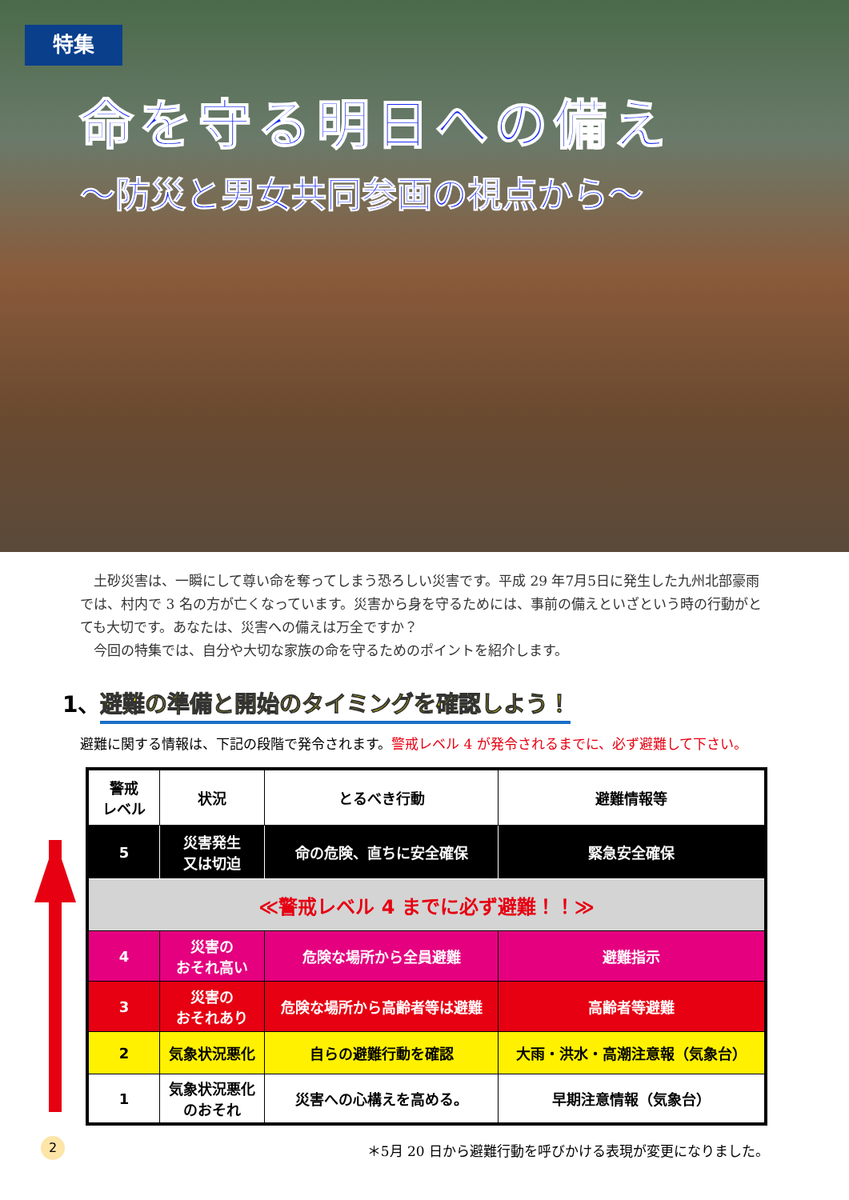特集
命を守る明日への備え
～防災と男女共同参画の視点から～
　土砂災害は、一瞬にして尊い命を奪ってしまう恐ろしい災害です。平成 29 年7月5日に発生した九州北部豪雨では、村内で 3 名の方が亡くなっています。災害から身を守るためには、事前の備えといざという時の行動がとても大切です。あなたは、災害への備えは万全ですか？
　今回の特集では、自分や大切な家族の命を守るためのポイントを紹介します。
1、避難の準備と開始のタイミングを確認しよう！
避難に関する情報は、下記の段階で発令されます。警戒レベル 4 が発令されるまでに、必ず避難して下さい。
| 警戒 レベル | 状況 | とるべき行動 | 避難情報等 |
| --- | --- | --- | --- |
| 5 | 災害発生 又は切迫 | 命の危険、直ちに安全確保 | 緊急安全確保 |
| ≪警戒レベル 4 までに必ず避難！！≫ | | | |
| 4 | 災害の おそれ高い | 危険な場所から全員避難 | 避難指示 |
| 3 | 災害の おそれあり | 危険な場所から高齢者等は避難 | 高齢者等避難 |
| 2 | 気象状況悪化 | 自らの避難行動を確認 | 大雨・洪水・高潮注意報（気象台） |
| 1 | 気象状況悪化 のおそれ | 災害への心構えを高める。 | 早期注意情報（気象台） |
2
＊5月 20 日から避難行動を呼びかける表現が変更になりました。